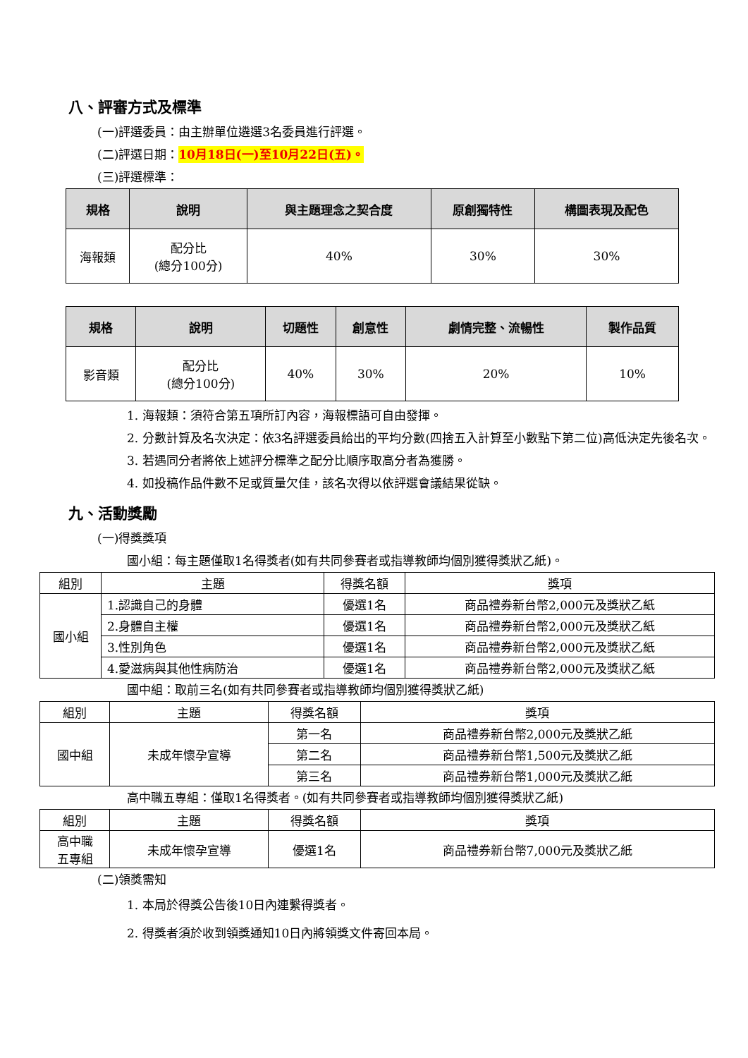八、評審方式及標準
(一)評選委員：由主辦單位遴選3名委員進行評選。
(二)評選日期：10月18日(一)至10月22日(五)。
(三)評選標準：
| 規格 | 說明 | 與主題理念之契合度 | 原創獨特性 | 構圖表現及配色 |
| --- | --- | --- | --- | --- |
| 海報類 | 配分比 (總分100分) | 40% | 30% | 30% |
| 規格 | 說明 | 切題性 | 創意性 | 劇情完整、流暢性 | 製作品質 |
| --- | --- | --- | --- | --- | --- |
| 影音類 | 配分比 (總分100分) | 40% | 30% | 20% | 10% |
1. 海報類：須符合第五項所訂內容，海報標語可自由發揮。
2. 分數計算及名次決定：依3名評選委員給出的平均分數(四捨五入計算至小數點下第二位)高低決定先後名次。
3. 若遇同分者將依上述評分標準之配分比順序取高分者為獲勝。
4. 如投稿作品件數不足或質量欠佳，該名次得以依評選會議結果從缺。
九、活動獎勵
(一)得獎獎項
國小組：每主題僅取1名得獎者(如有共同參賽者或指導教師均個別獲得獎狀乙紙)。
| 組別 | 主題 | 得獎名額 | 獎項 |
| 國小組 | 1.認識自己的身體 | 優選1名 | 商品禮券新台幣2,000元及獎狀乙紙 |
| | 2.身體自主權 | 優選1名 | 商品禮券新台幣2,000元及獎狀乙紙 |
| | 3.性別角色 | 優選1名 | 商品禮券新台幣2,000元及獎狀乙紙 |
| | 4.愛滋病與其他性病防治 | 優選1名 | 商品禮券新台幣2,000元及獎狀乙紙 |
國中組：取前三名(如有共同參賽者或指導教師均個別獲得獎狀乙紙)
| 組別 | 主題 | 得獎名額 | 獎項 |
| 國中組 | 未成年懷孕宣導 | 第一名 | 商品禮券新台幣2,000元及獎狀乙紙 |
| | | 第二名 | 商品禮券新台幣1,500元及獎狀乙紙 |
| | | 第三名 | 商品禮券新台幣1,000元及獎狀乙紙 |
高中職五專組：僅取1名得獎者。(如有共同參賽者或指導教師均個別獲得獎狀乙紙)
| 組別 | 主題 | 得獎名額 | 獎項 |
| 高中職 五專組 | 未成年懷孕宣導 | 優選1名 | 商品禮券新台幣7,000元及獎狀乙紙 |
(二)領獎需知
1. 本局於得獎公告後10日內連繫得獎者。
2. 得獎者須於收到領獎通知10日內將領獎文件寄回本局。